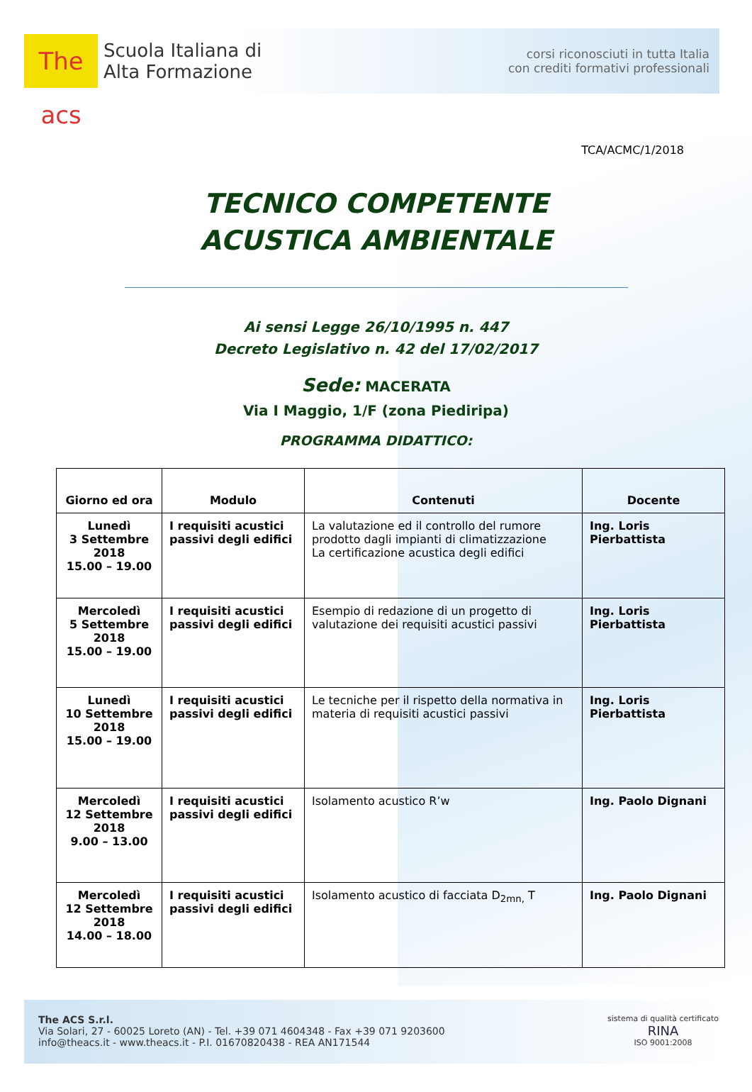The acs
Scuola Italiana di
Alta Formazione
corsi riconosciuti in tutta Italia
con crediti formativi professionali
TCA/ACMC/1/2018
TECNICO COMPETENTE
ACUSTICA AMBIENTALE
Ai sensi Legge 26/10/1995 n. 447
Decreto Legislativo n. 42 del 17/02/2017
Sede: MACERATA
Via I Maggio, 1/F (zona Piediripa)
PROGRAMMA DIDATTICO:
| Giorno ed ora | Modulo | Contenuti | Docente |
| --- | --- | --- | --- |
| Lunedì 3 Settembre 2018 15.00 – 19.00 | I requisiti acustici passivi degli edifici | La valutazione ed il controllo del rumore prodotto dagli impianti di climatizzazione La certificazione acustica degli edifici | Ing. Loris Pierbattista |
| Mercoledì 5 Settembre 2018 15.00 – 19.00 | I requisiti acustici passivi degli edifici | Esempio di redazione di un progetto di valutazione dei requisiti acustici passivi | Ing. Loris Pierbattista |
| Lunedì 10 Settembre 2018 15.00 – 19.00 | I requisiti acustici passivi degli edifici | Le tecniche per il rispetto della normativa in materia di requisiti acustici passivi | Ing. Loris Pierbattista |
| Mercoledì 12 Settembre 2018 9.00 – 13.00 | I requisiti acustici passivi degli edifici | Isolamento acustico R’w | Ing. Paolo Dignani |
| Mercoledì 12 Settembre 2018 14.00 – 18.00 | I requisiti acustici passivi degli edifici | Isolamento acustico di facciata D<sub>2mn,</sub> T | Ing. Paolo Dignani |
The ACS S.r.l.
Via Solari, 27 - 60025 Loreto (AN) - Tel. +39 071 4604348 - Fax +39 071 9203600
info@theacs.it - www.theacs.it - P.I. 01670820438 - REA AN171544
sistema di qualità certificato
RINA
ISO 9001:2008